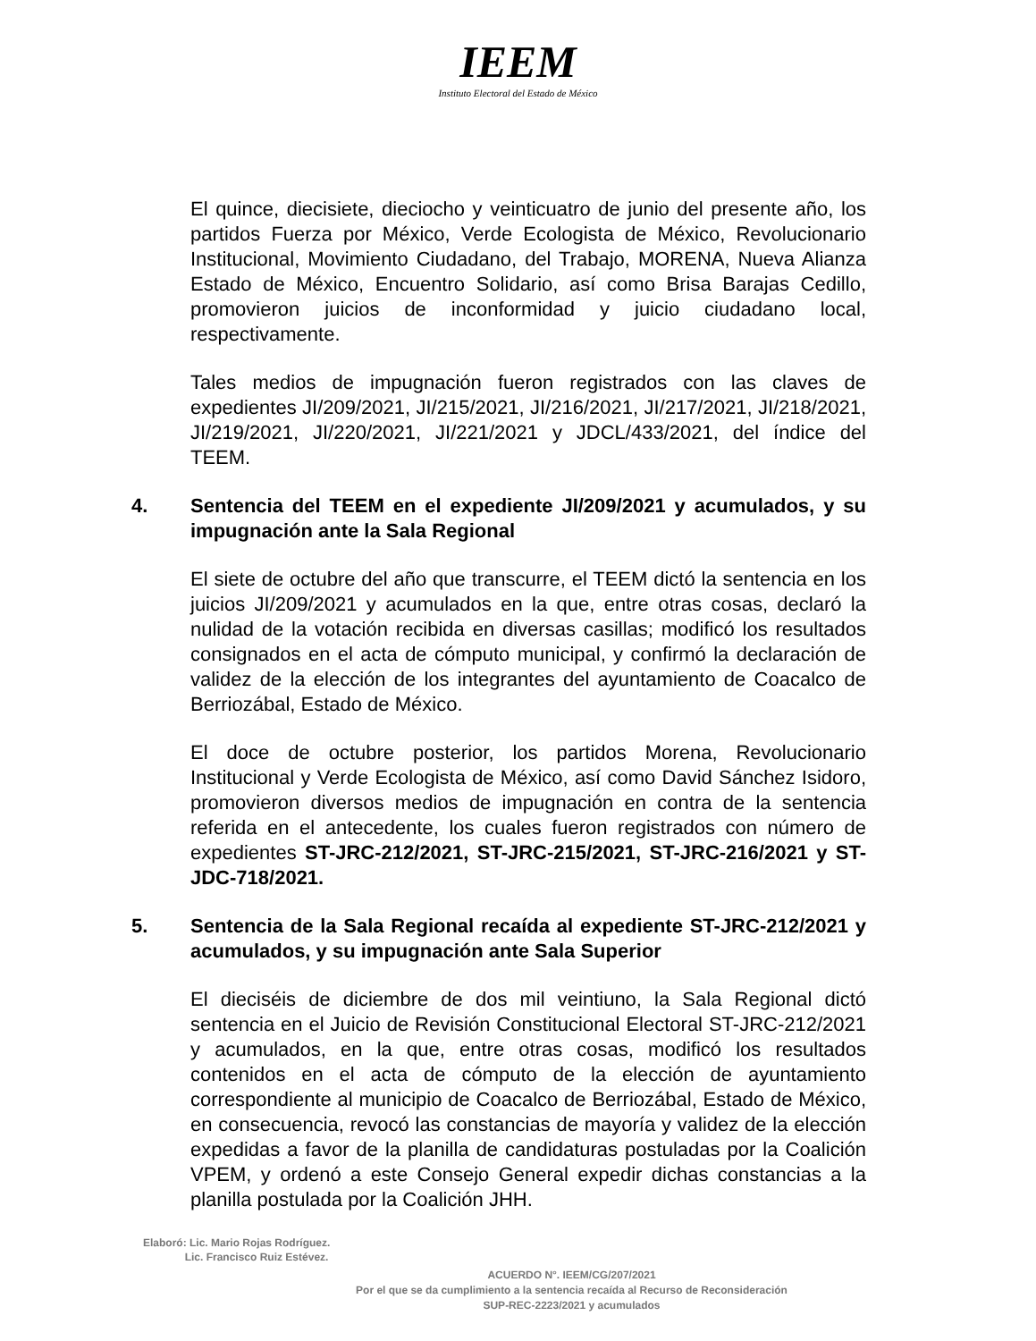IEEM
Instituto Electoral del Estado de México
El quince, diecisiete, dieciocho y veinticuatro de junio del presente año, los partidos Fuerza por México, Verde Ecologista de México, Revolucionario Institucional, Movimiento Ciudadano, del Trabajo, MORENA, Nueva Alianza Estado de México, Encuentro Solidario, así como Brisa Barajas Cedillo, promovieron juicios de inconformidad y juicio ciudadano local, respectivamente.
Tales medios de impugnación fueron registrados con las claves de expedientes JI/209/2021, JI/215/2021, JI/216/2021, JI/217/2021, JI/218/2021, JI/219/2021, JI/220/2021, JI/221/2021 y JDCL/433/2021, del índice del TEEM.
4. Sentencia del TEEM en el expediente JI/209/2021 y acumulados, y su impugnación ante la Sala Regional
El siete de octubre del año que transcurre, el TEEM dictó la sentencia en los juicios JI/209/2021 y acumulados en la que, entre otras cosas, declaró la nulidad de la votación recibida en diversas casillas; modificó los resultados consignados en el acta de cómputo municipal, y confirmó la declaración de validez de la elección de los integrantes del ayuntamiento de Coacalco de Berriozábal, Estado de México.
El doce de octubre posterior, los partidos Morena, Revolucionario Institucional y Verde Ecologista de México, así como David Sánchez Isidoro, promovieron diversos medios de impugnación en contra de la sentencia referida en el antecedente, los cuales fueron registrados con número de expedientes ST-JRC-212/2021, ST-JRC-215/2021, ST-JRC-216/2021 y ST-JDC-718/2021.
5. Sentencia de la Sala Regional recaída al expediente ST-JRC-212/2021 y acumulados, y su impugnación ante Sala Superior
El dieciséis de diciembre de dos mil veintiuno, la Sala Regional dictó sentencia en el Juicio de Revisión Constitucional Electoral ST-JRC-212/2021 y acumulados, en la que, entre otras cosas, modificó los resultados contenidos en el acta de cómputo de la elección de ayuntamiento correspondiente al municipio de Coacalco de Berriozábal, Estado de México, en consecuencia, revocó las constancias de mayoría y validez de la elección expedidas a favor de la planilla de candidaturas postuladas por la Coalición VPEM, y ordenó a este Consejo General expedir dichas constancias a la planilla postulada por la Coalición JHH.
Elaboró: Lic. Mario Rojas Rodríguez.
Lic. Francisco Ruiz Estévez.
ACUERDO N°. IEEM/CG/207/2021
Por el que se da cumplimiento a la sentencia recaída al Recurso de Reconsideración
SUP-REC-2223/2021 y acumulados